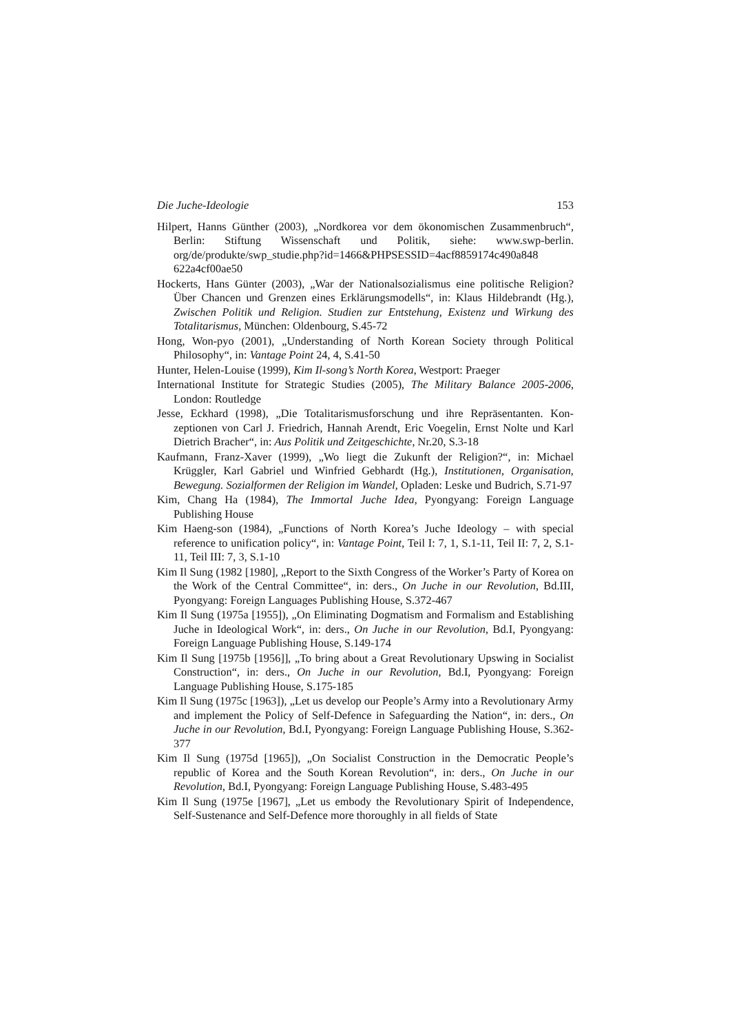Die Juche-Ideologie 153
Hilpert, Hanns Günther (2003), „Nordkorea vor dem ökonomischen Zusammen­bruch“, Berlin: Stiftung Wissenschaft und Politik, siehe: www.swp-berlin. org/de/produkte/swp_studie.php?id=1466&PHPSESSID=4acf8859174c490a848 622a4cf00ae50
Hockerts, Hans Günter (2003), „War der Nationalsozialismus eine politische Reli­gion? Über Chancen und Grenzen eines Erklärungsmodells“, in: Klaus Hilde­brandt (Hg.), Zwischen Politik und Religion. Studien zur Entstehung, Existenz und Wirkung des Totalitarismus, München: Oldenbourg, S.45-72
Hong, Won-pyo (2001), „Understanding of North Korean Society through Political Philosophy“, in: Vantage Point 24, 4, S.41-50
Hunter, Helen-Louise (1999), Kim Il-song’s North Korea, Westport: Praeger
International Institute for Strategic Studies (2005), The Military Balance 2005-2006, London: Routledge
Jesse, Eckhard (1998), „Die Totalitarismusforschung und ihre Repräsentanten. Kon­zeptionen von Carl J. Friedrich, Hannah Arendt, Eric Voegelin, Ernst Nolte und Karl Dietrich Bracher“, in: Aus Politik und Zeitgeschichte, Nr.20, S.3-18
Kaufmann, Franz-Xaver (1999), „Wo liegt die Zukunft der Religion?“, in: Michael Krüggler, Karl Gabriel und Winfried Gebhardt (Hg.), Institutionen, Organisa­tion, Bewegung. Sozialformen der Religion im Wandel, Opladen: Leske und Budrich, S.71-97
Kim, Chang Ha (1984), The Immortal Juche Idea, Pyongyang: Foreign Language Publishing House
Kim Haeng-son (1984), „Functions of North Korea’s Juche Ideology – with special reference to unification policy“, in: Vantage Point, Teil I: 7, 1, S.1-11, Teil II: 7, 2, S.1-11, Teil III: 7, 3, S.1-10
Kim Il Sung (1982 [1980], „Report to the Sixth Congress of the Worker’s Party of Korea on the Work of the Central Committee“, in: ders., On Juche in our Revo­lution, Bd.III, Pyongyang: Foreign Languages Publishing House, S.372-467
Kim Il Sung (1975a [1955]), „On Eliminating Dogmatism and Formalism and Establishing Juche in Ideological Work“, in: ders., On Juche in our Revolution, Bd.I, Pyongyang: Foreign Language Publishing House, S.149-174
Kim Il Sung [1975b [1956]], „To bring about a Great Revolutionary Upswing in Socialist Construction“, in: ders., On Juche in our Revolution, Bd.I, Pyongyang: Foreign Language Publishing House, S.175-185
Kim Il Sung (1975c [1963]), „Let us develop our People’s Army into a Revolution­ary Army and implement the Policy of Self-Defence in Safeguarding the Na­tion“, in: ders., On Juche in our Revolution, Bd.I, Pyongyang: Foreign Language Publishing House, S.362-377
Kim Il Sung (1975d [1965]), „On Socialist Construction in the Democratic People’s republic of Korea and the South Korean Revolution“, in: ders., On Juche in our Revolution, Bd.I, Pyongyang: Foreign Language Publishing House, S.483-495
Kim Il Sung (1975e [1967], „Let us embody the Revolutionary Spirit of Independ­ence, Self-Sustenance and Self-Defence more thoroughly in all fields of State